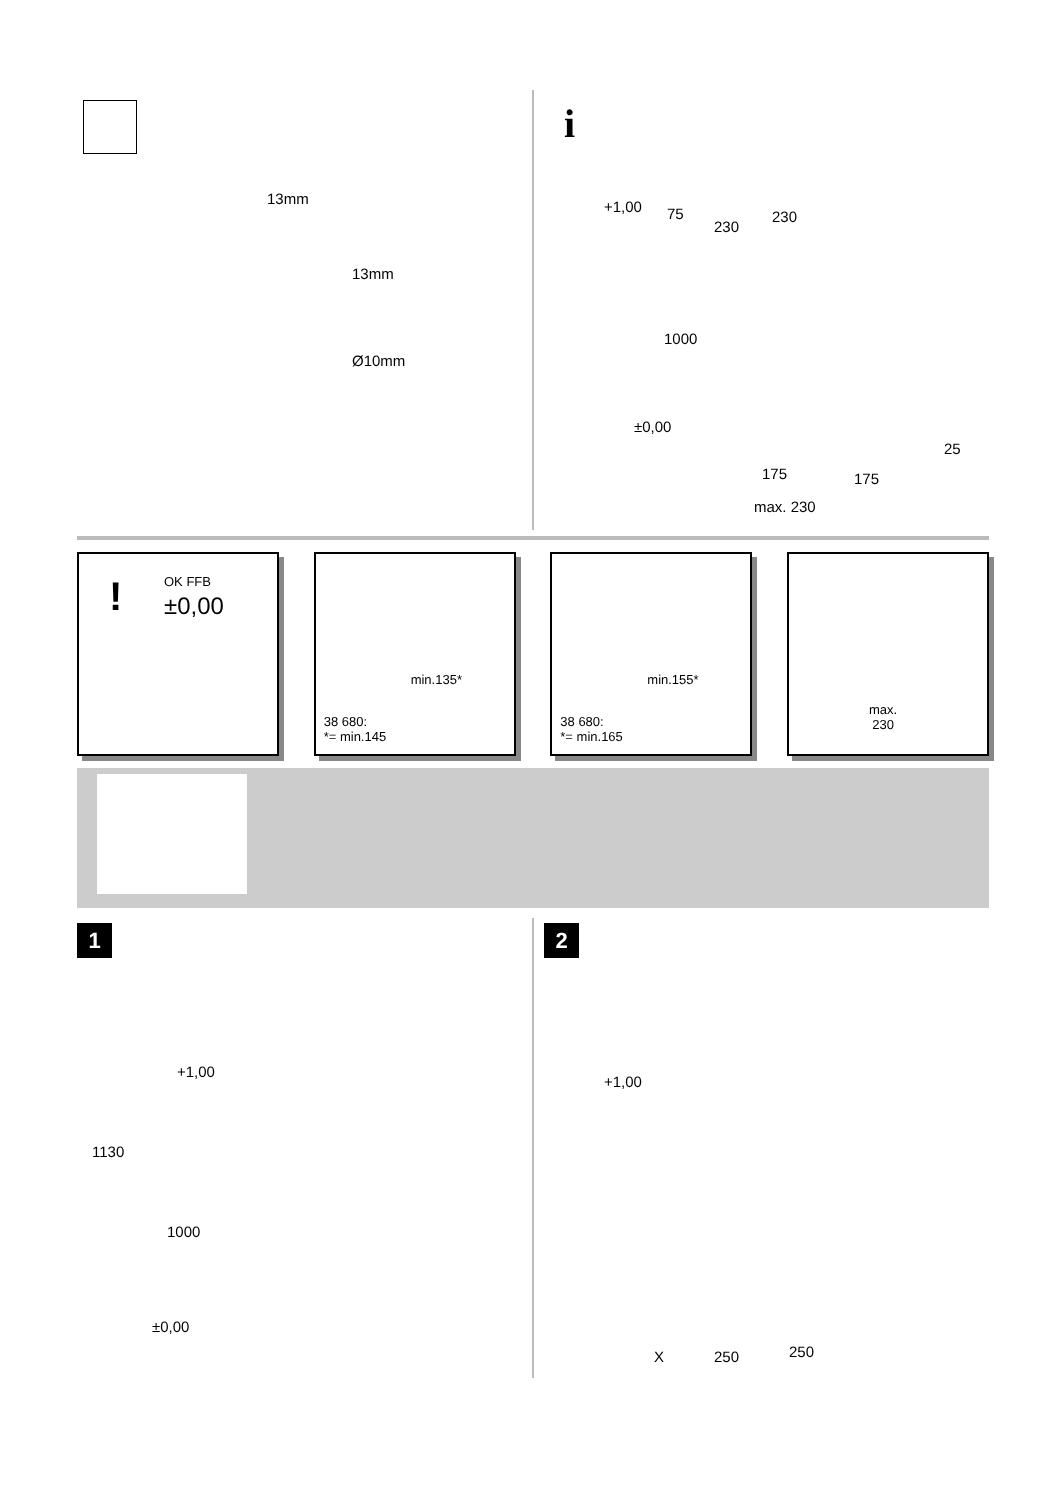13mm
13mm
Ø10mm
i
+1,00 75
230
230
1000
±0,00
25
175 175
max. 230
! OK FFB
±0,00
min.135*
38 680:
*= min.145
min.155*
38 680:
*= min.165
max.
230
1
+1,00
1130
1000
±0,00
2
+1,00
X 250 250